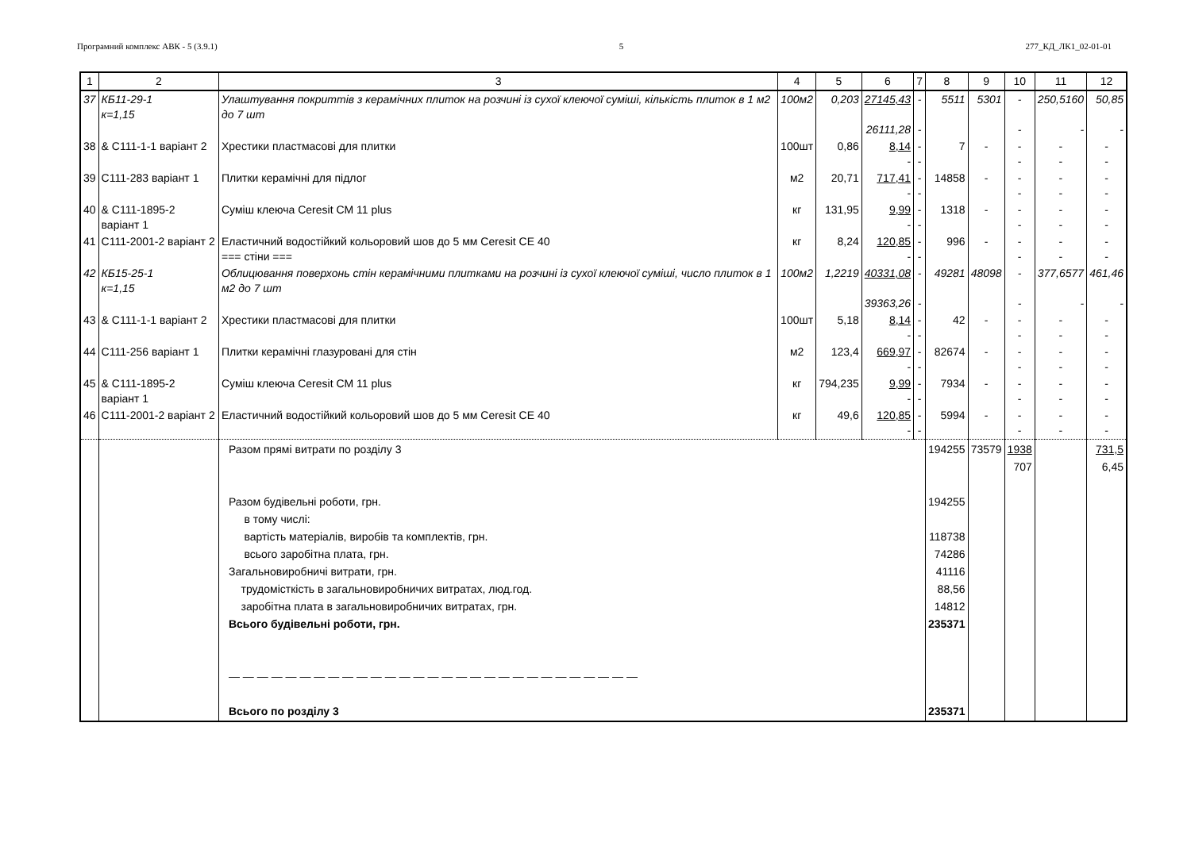Програмний комплекс АВК - 5 (3.9.1) 5 277_КД_ЛК1_02-01-01
| 1 | 2 | 3 | 4 | 5 | 6 | 7 | 8 | 9 | 10 | 11 | 12 |
| --- | --- | --- | --- | --- | --- | --- | --- | --- | --- | --- | --- |
| 37 | КБ11-29-1 к=1,15 | Улаштування покриттів з керамічних плиток на розчині із сухої клеючої суміші, кількість плиток в 1 м2 до 7 шт | 100м2 | 0,203 | 27145,43 26111,28 | - - | 5511 | 5301 | - - | 250,5160 - | 50,85 - |
| 38 | & С111-1-1 варіант 2 | Хрестики пластмасові для плитки | 100шт | 0,86 | 8,14 - | - - | 7 | - | - - | - - | - - |
| 39 | С111-283 варіант 1 | Плитки керамічні для підлог | м2 | 20,71 | 717,41 - | - - | 14858 | - | - - | - - | - - |
| 40 | & С111-1895-2 варіант 1 | Суміш клеюча Ceresit CM 11 plus | кг | 131,95 | 9,99 - | - - | 1318 | - | - - | - - | - - |
| 41 | С111-2001-2 варіант 2 | Еластичний водостійкий кольоровий шов до 5 мм Ceresit CE 40 === стіни === | кг | 8,24 | 120,85 - | - - | 996 | - | - - | - - | - - |
| 42 | КБ15-25-1 к=1,15 | Облицювання поверхонь стін керамічними плитками на розчині із сухої клеючої суміші, число плиток в 1 м2 до 7 шт | 100м2 | 1,2219 | 40331,08 39363,26 | - - | 49281 | 48098 | - - | 377,6577 - | 461,46 - |
| 43 | & С111-1-1 варіант 2 | Хрестики пластмасові для плитки | 100шт | 5,18 | 8,14 - | - - | 42 | - | - - | - - | - - |
| 44 | С111-256 варіант 1 | Плитки керамічні глазуровані для стін | м2 | 123,4 | 669,97 - | - - | 82674 | - | - - | - - | - - |
| 45 | & С111-1895-2 варіант 1 | Суміш клеюча Ceresit CM 11 plus | кг | 794,235 | 9,99 - | - - | 7934 | - | - - | - - | - - |
| 46 | С111-2001-2 варіант 2 | Еластичний водостійкий кольоровий шов до 5 мм Ceresit CE 40 | кг | 49,6 | 120,85 - | - - | 5994 | - | - - | - - | - - |
| | | Разом прямі витрати по розділу 3 Разом будівельні роботи, грн. в тому числі: вартість матеріалів, виробів та комплектів, грн. всього заробітна плата, грн. Загальновиробничі витрати, грн. трудомісткість в загальновиробничих витратах, люд.год. заробітна плата в загальновиробничих витратах, грн. Всього будівельні роботи, грн. — — — — — — — — — — — — — — — — — — — — — — — — — — — — — Всього по розділу 3 | | | | | 194255 194255 118738 74286 41116 88,56 14812 235371 235371 | 73579 | 1938 707 | | 731,5 6,45 |